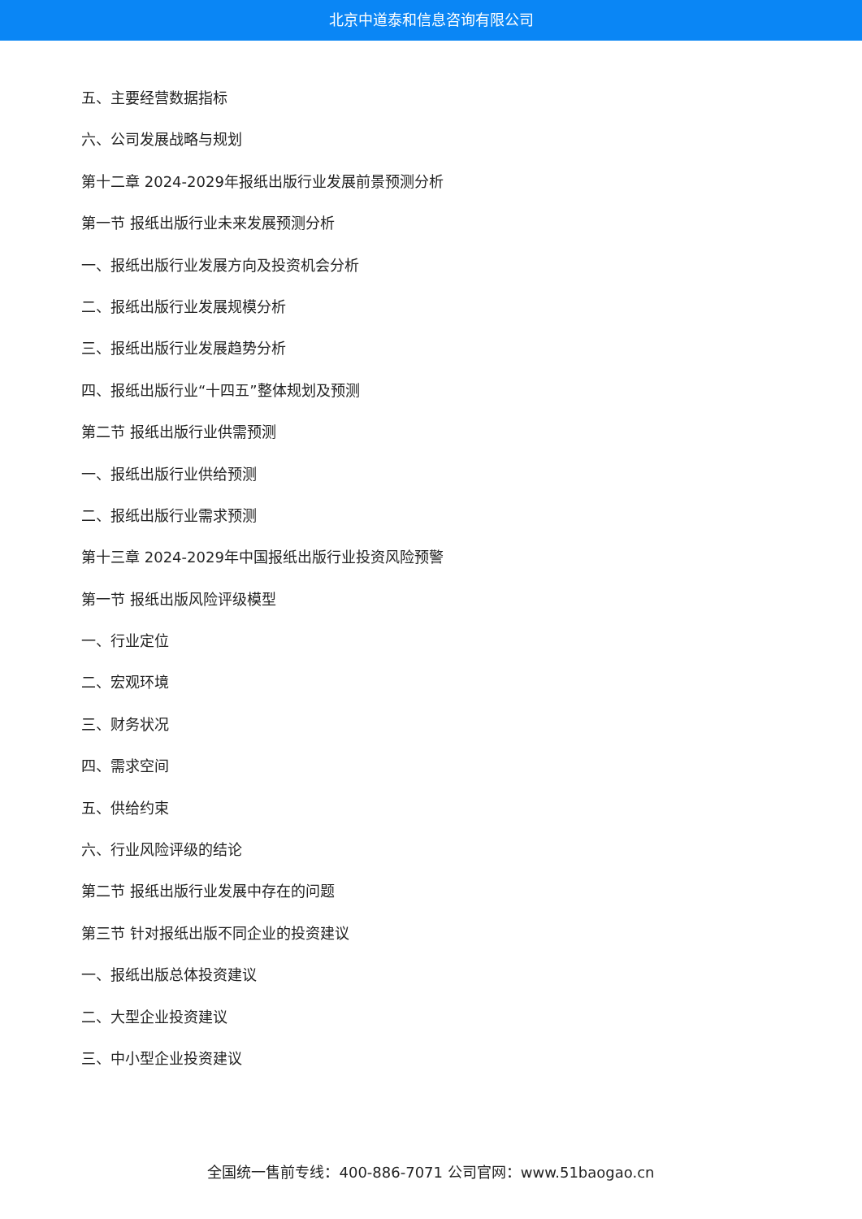北京中道泰和信息咨询有限公司
五、主要经营数据指标
六、公司发展战略与规划
第十二章 2024-2029年报纸出版行业发展前景预测分析
第一节 报纸出版行业未来发展预测分析
一、报纸出版行业发展方向及投资机会分析
二、报纸出版行业发展规模分析
三、报纸出版行业发展趋势分析
四、报纸出版行业“十四五”整体规划及预测
第二节 报纸出版行业供需预测
一、报纸出版行业供给预测
二、报纸出版行业需求预测
第十三章 2024-2029年中国报纸出版行业投资风险预警
第一节 报纸出版风险评级模型
一、行业定位
二、宏观环境
三、财务状况
四、需求空间
五、供给约束
六、行业风险评级的结论
第二节 报纸出版行业发展中存在的问题
第三节 针对报纸出版不同企业的投资建议
一、报纸出版总体投资建议
二、大型企业投资建议
三、中小型企业投资建议
全国统一售前专线：400-886-7071 公司官网：www.51baogao.cn